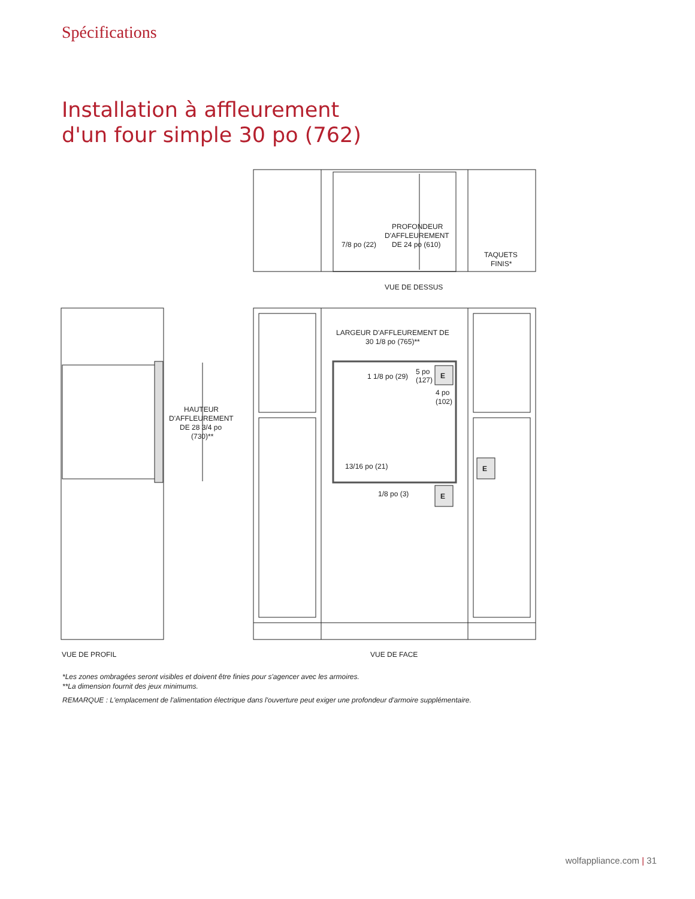Spécifications
Installation à affleurement
d'un four simple 30 po (762)
PROFONDEUR
D'AFFLEUREMENT
DE 24 po (610)
7/8 po (22)
TAQUETS
FINIS*
VUE DE DESSUS
LARGEUR D'AFFLEUREMENT DE
30 1/8 po (765)**
1 1/8 po (29)
5 po
(127)
E
4 po
(102)
13/16 po (21)
1/8 po (3)
E
E
HAUTEUR
D'AFFLEUREMENT
DE 28 3/4 po
(730)**
VUE DE PROFIL
VUE DE FACE
*Les zones ombragées seront visibles et doivent être finies pour s'agencer avec les armoires.
**La dimension fournit des jeux minimums.
REMARQUE : L'emplacement de l'alimentation électrique dans l'ouverture peut exiger une profondeur d'armoire supplémentaire.
wolfappliance.com | 31